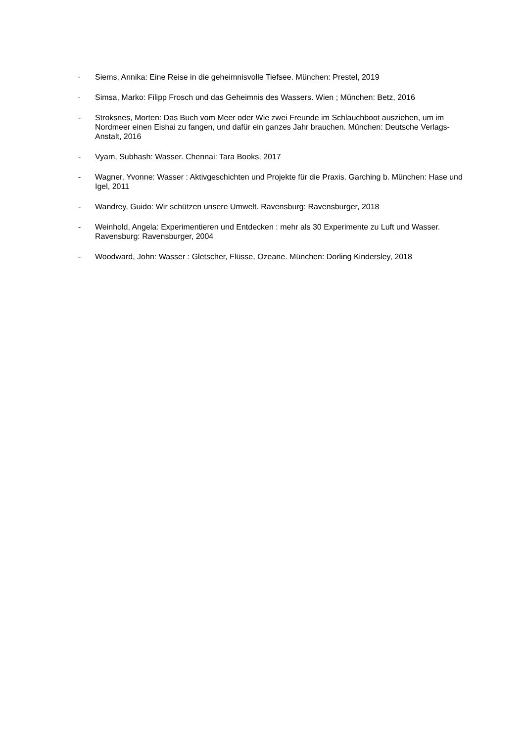- Siems, Annika: Eine Reise in die geheimnisvolle Tiefsee. München: Prestel, 2019
- Simsa, Marko: Filipp Frosch und das Geheimnis des Wassers. Wien ; München: Betz, 2016
- Stroksnes, Morten: Das Buch vom Meer oder Wie zwei Freunde im Schlauchboot ausziehen, um im Nordmeer einen Eishai zu fangen, und dafür ein ganzes Jahr brauchen. München: Deutsche Verlags-Anstalt, 2016
- Vyam, Subhash: Wasser. Chennai: Tara Books, 2017
- Wagner, Yvonne: Wasser : Aktivgeschichten und Projekte für die Praxis. Garching b. München: Hase und Igel, 2011
- Wandrey, Guido: Wir schützen unsere Umwelt. Ravensburg: Ravensburger, 2018
- Weinhold, Angela: Experimentieren und Entdecken : mehr als 30 Experimente zu Luft und Wasser. Ravensburg: Ravensburger, 2004
- Woodward, John: Wasser : Gletscher, Flüsse, Ozeane. München: Dorling Kindersley, 2018